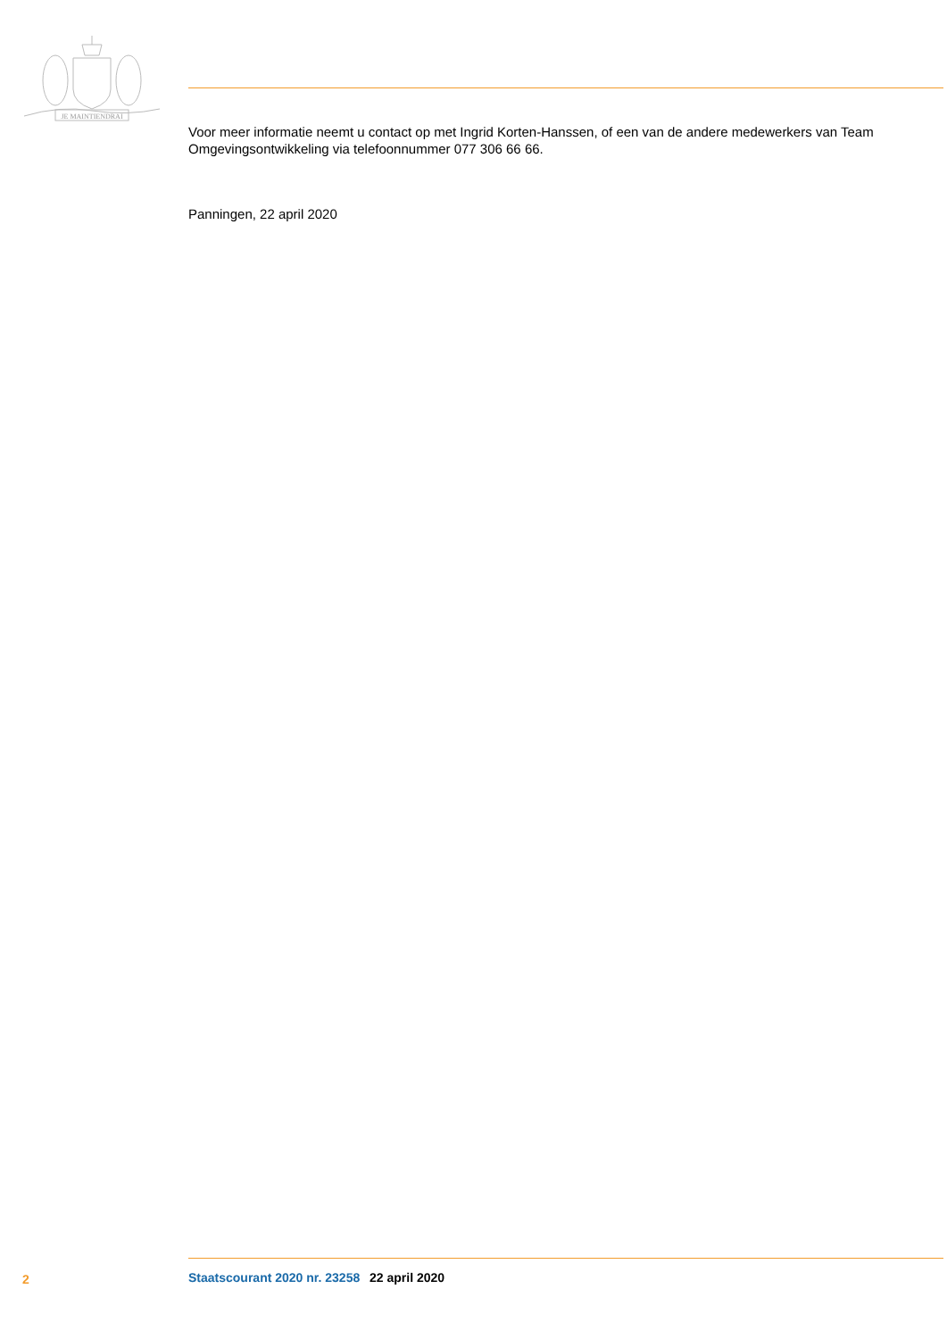JE MAINTIENDRAI
Voor meer informatie neemt u contact op met Ingrid Korten-Hanssen, of een van de andere medewerkers van Team Omgevingsontwikkeling via telefoonnummer 077 306 66 66.
Panningen, 22 april 2020
2 Staatscourant 2020 nr. 23258 22 april 2020